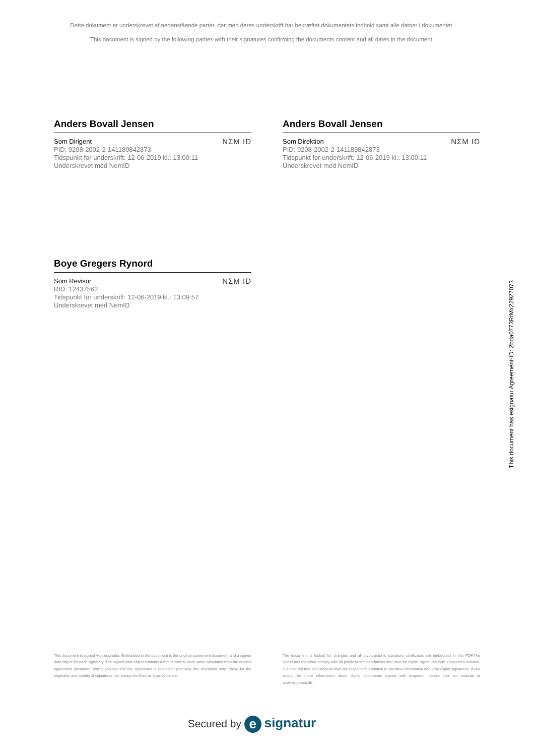Dette dokument er underskrevet af nedenstående parter, der med deres underskrift har bekræftet dokumentets indhold samt alle datoer i dokumentet.
This document is signed by the following parties with their signatures confirming the documents content and all dates in the document.
Anders Bovall Jensen
Som Dirigent
PID: 9208-2002-2-141189842873
Tidspunkt for underskrift: 12-06-2019 kl.: 13:00:11
Underskrevet med NemID
NΣM ID
Anders Bovall Jensen
Som Direktion
PID: 9208-2002-2-141189842873
Tidspunkt for underskrift: 12-06-2019 kl.: 13:00:11
Underskrevet med NemID
NΣM ID
Boye Gregers Rynord
Som Revisor
RID: 12437562
Tidspunkt for underskrift: 12-06-2019 kl.: 13:09:57
Underskrevet med NemID
NΣM ID
This document is signed with esignatur. Embedded in the document is the original agreement document and a signed data object for each signatory. The signed data object contains a mathematical hash value calculated from the original agreement document, which secures that the signatures is related to precisely this document only. Prove for the originality and validity of signatures can always be lifted as legal evidence.
The document is locked for changes and all cryptographic signature certificates are embedded in this PDF.The signatures therefore comply with all public recommendations and laws for digital signatures.With esignatur's solution, it is ensured that all European laws are respected in relation to sensitive information and valid digital signatures. If you would like more information about digital documents signed with esignatur, please visit our website at www.esignatur.dk.
Secured by e signatur
This document has esignatur Agreement-ID: 2bda0773RtMx22927073